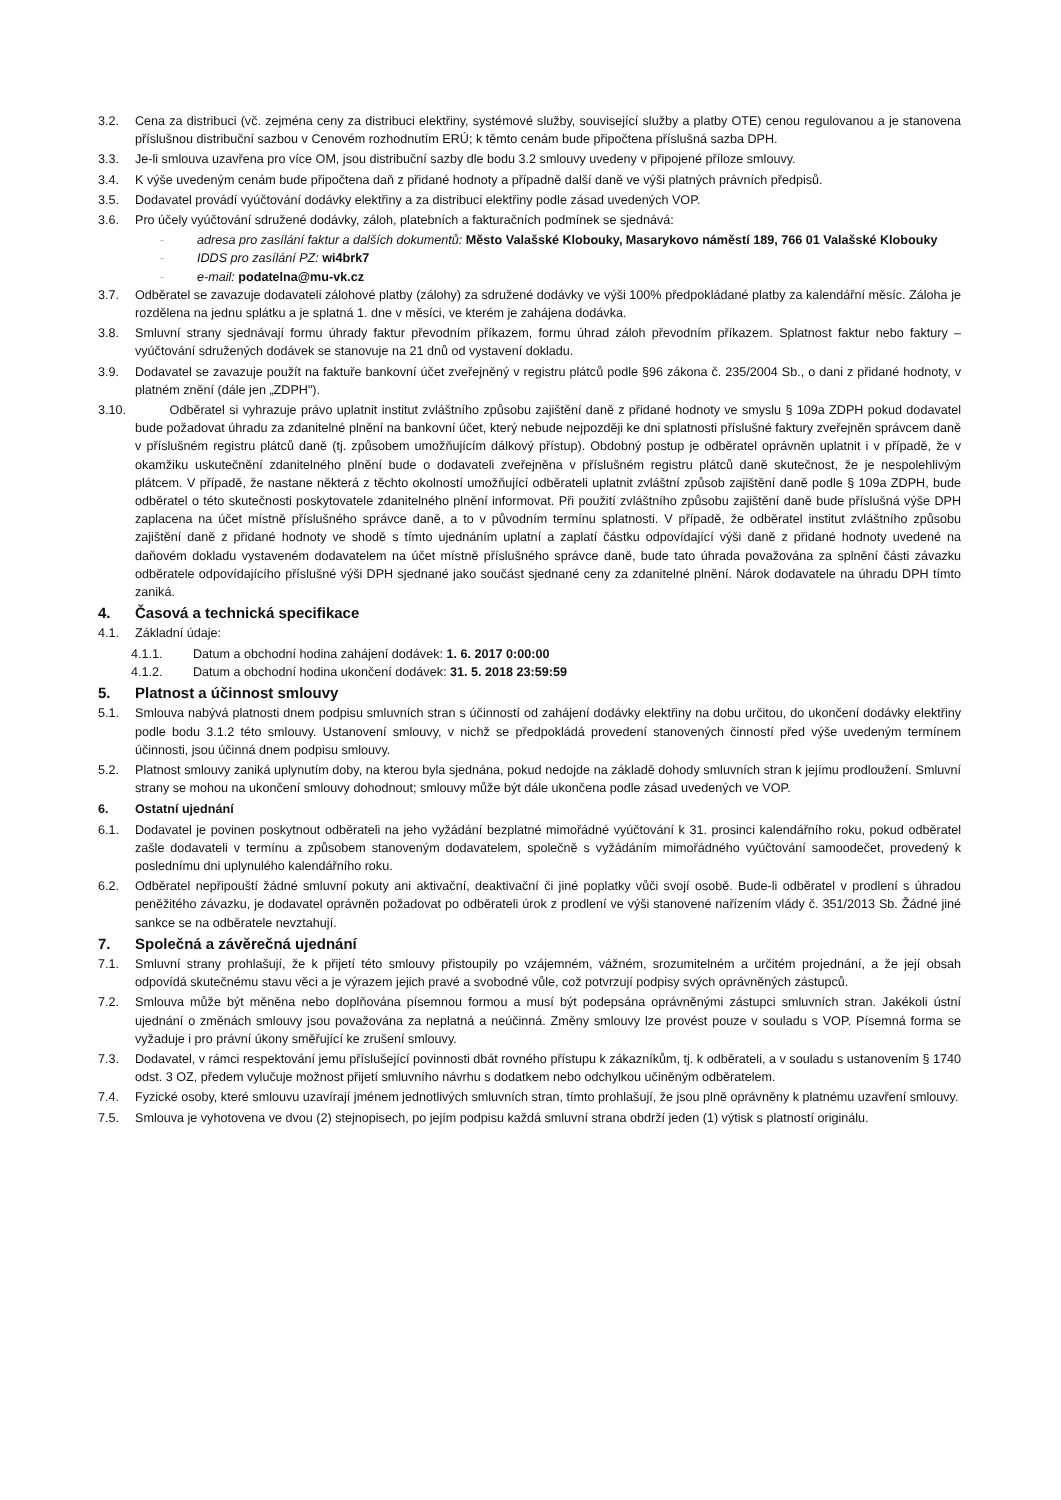3.2. Cena za distribuci (vč. zejména ceny za distribuci elektřiny, systémové služby, související služby a platby OTE) cenou regulovanou a je stanovena příslušnou distribuční sazbou v Cenovém rozhodnutím ERÚ; k těmto cenám bude připočtena příslušná sazba DPH.
3.3. Je-li smlouva uzavřena pro více OM, jsou distribuční sazby dle bodu 3.2 smlouvy uvedeny v připojené příloze smlouvy.
3.4. K výše uvedeným cenám bude připočtena daň z přidané hodnoty a případně další daně ve výši platných právních předpisů.
3.5. Dodavatel provádí vyúčtování dodávky elektřiny a za distribuci elektřiny podle zásad uvedených VOP.
3.6. Pro účely vyúčtování sdružené dodávky, záloh, platebních a fakturačních podmínek se sjednává:
- adresa pro zasílání faktur a dalších dokumentů: Město Valašské Klobouky, Masarykovo náměstí 189, 766 01 Valašské Klobouky
- IDDS pro zasílání PZ: wi4brk7
- e-mail: podatelna@mu-vk.cz
3.7. Odběratel se zavazuje dodavateli zálohové platby (zálohy) za sdružené dodávky ve výši 100% předpokládané platby za kalendářní měsíc. Záloha je rozdělena na jednu splátku a je splatná 1. dne v měsíci, ve kterém je zahájena dodávka.
3.8. Smluvní strany sjednávají formu úhrady faktur převodním příkazem, formu úhrad záloh převodním příkazem. Splatnost faktur nebo faktury – vyúčtování sdružených dodávek se stanovuje na 21 dnů od vystavení dokladu.
3.9. Dodavatel se zavazuje použít na faktuře bankovní účet zveřejněný v registru plátců podle §96 zákona č. 235/2004 Sb., o dani z přidané hodnoty, v platném znění (dále jen „ZDPH").
3.10. Odběratel si vyhrazuje právo uplatnit institut zvláštního způsobu zajištění daně z přidané hodnoty ve smyslu § 109a ZDPH pokud dodavatel bude požadovat úhradu za zdanitelné plnění na bankovní účet, který nebude nejpozději ke dni splatnosti příslušné faktury zveřejněn správcem daně v příslušném registru plátců daně (tj. způsobem umožňujícím dálkový přístup). Obdobný postup je odběratel oprávněn uplatnit i v případě, že v okamžiku uskutečnění zdanitelného plnění bude o dodavateli zveřejněna v příslušném registru plátců daně skutečnost, že je nespolehlivým plátcem. V případě, že nastane některá z těchto okolností umožňující odběrateli uplatnit zvláštní způsob zajištění daně podle § 109a ZDPH, bude odběratel o této skutečnosti poskytovatele zdanitelného plnění informovat. Při použití zvláštního způsobu zajištění daně bude příslušná výše DPH zaplacena na účet místně příslušného správce daně, a to v původním termínu splatnosti. V případě, že odběratel institut zvláštního způsobu zajištění daně z přidané hodnoty ve shodě s tímto ujednáním uplatní a zaplatí částku odpovídající výši daně z přidané hodnoty uvedené na daňovém dokladu vystaveném dodavatelem na účet místně příslušného správce daně, bude tato úhrada považována za splnění části závazku odběratele odpovídajícího příslušné výši DPH sjednané jako součást sjednané ceny za zdanitelné plnění. Nárok dodavatele na úhradu DPH tímto zaniká.
4. Časová a technická specifikace
4.1. Základní údaje:
4.1.1. Datum a obchodní hodina zahájení dodávek: 1. 6. 2017 0:00:00
4.1.2. Datum a obchodní hodina ukončení dodávek: 31. 5. 2018 23:59:59
5. Platnost a účinnost smlouvy
5.1. Smlouva nabývá platnosti dnem podpisu smluvních stran s účinností od zahájení dodávky elektřiny na dobu určitou, do ukončení dodávky elektřiny podle bodu 3.1.2 této smlouvy. Ustanovení smlouvy, v nichž se předpokládá provedení stanovených činností před výše uvedeným termínem účinnosti, jsou účinná dnem podpisu smlouvy.
5.2. Platnost smlouvy zaniká uplynutím doby, na kterou byla sjednána, pokud nedojde na základě dohody smluvních stran k jejímu prodloužení. Smluvní strany se mohou na ukončení smlouvy dohodnout; smlouvy může být dále ukončena podle zásad uvedených ve VOP.
6. Ostatní ujednání
6.1. Dodavatel je povinen poskytnout odběrateli na jeho vyžádání bezplatné mimořádné vyúčtování k 31. prosinci kalendářního roku, pokud odběratel zašle dodavateli v termínu a způsobem stanoveným dodavatelem, společně s vyžádáním mimořádného vyúčtování samoodečet, provedený k poslednímu dni uplynulého kalendářního roku.
6.2. Odběratel nepřipouští žádné smluvní pokuty ani aktivační, deaktivační či jiné poplatky vůči svojí osobě. Bude-li odběratel v prodlení s úhradou peněžitého závazku, je dodavatel oprávněn požadovat po odběrateli úrok z prodlení ve výši stanovené nařízením vlády č. 351/2013 Sb. Žádné jiné sankce se na odběratele nevztahují.
7. Společná a závěrečná ujednání
7.1. Smluvní strany prohlašují, že k přijetí této smlouvy přistoupily po vzájemném, vážném, srozumitelném a určitém projednání, a že její obsah odpovídá skutečnému stavu věci a je výrazem jejich pravé a svobodné vůle, což potvrzují podpisy svých oprávněných zástupců.
7.2. Smlouva může být měněna nebo doplňována písemnou formou a musí být podepsána oprávněnými zástupci smluvních stran. Jakékoli ústní ujednání o změnách smlouvy jsou považována za neplatná a neúčinná. Změny smlouvy lze provést pouze v souladu s VOP. Písemná forma se vyžaduje i pro právní úkony směřující ke zrušení smlouvy.
7.3. Dodavatel, v rámci respektování jemu příslušející povinnosti dbát rovného přístupu k zákazníkům, tj. k odběrateli, a v souladu s ustanovením § 1740 odst. 3 OZ, předem vylučuje možnost přijetí smluvního návrhu s dodatkem nebo odchylkou učiněným odběratelem.
7.4. Fyzické osoby, které smlouvu uzavírají jménem jednotlivých smluvních stran, tímto prohlašují, že jsou plně oprávněny k platnému uzavření smlouvy.
7.5. Smlouva je vyhotovena ve dvou (2) stejnopisech, po jejím podpisu každá smluvní strana obdrží jeden (1) výtisk s platností originálu.